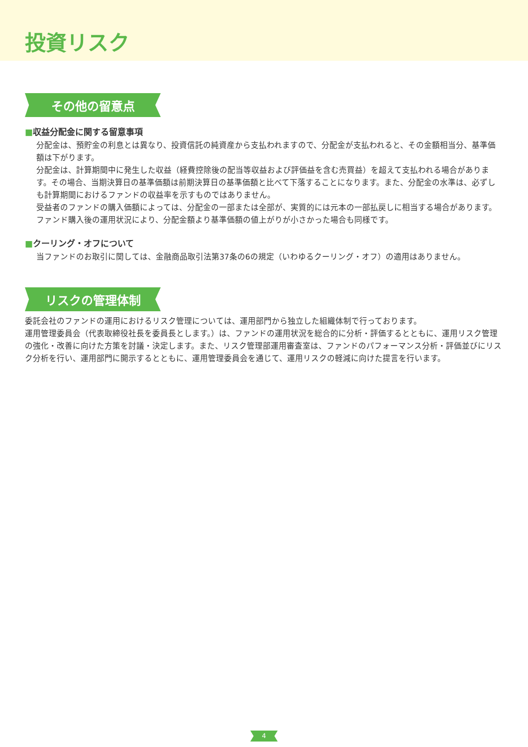投資リスク
その他の留意点
■収益分配金に関する留意事項
分配金は、預貯金の利息とは異なり、投資信託の純資産から支払われますので、分配金が支払われると、その金額相当分、基準価額は下がります。
分配金は、計算期間中に発生した収益（経費控除後の配当等収益および評価益を含む売買益）を超えて支払われる場合があります。その場合、当期決算日の基準価額は前期決算日の基準価額と比べて下落することになります。また、分配金の水準は、必ずしも計算期間におけるファンドの収益率を示すものではありません。
受益者のファンドの購入価額によっては、分配金の一部または全部が、実質的には元本の一部払戻しに相当する場合があります。ファンド購入後の運用状況により、分配金額より基準価額の値上がりが小さかった場合も同様です。
■クーリング・オフについて
当ファンドのお取引に関しては、金融商品取引法第37条の6の規定（いわゆるクーリング・オフ）の適用はありません。
リスクの管理体制
委託会社のファンドの運用におけるリスク管理については、運用部門から独立した組織体制で行っております。
運用管理委員会（代表取締役社長を委員長とします。）は、ファンドの運用状況を総合的に分析・評価するとともに、運用リスク管理の強化・改善に向けた方策を討議・決定します。また、リスク管理部運用審査室は、ファンドのパフォーマンス分析・評価並びにリスク分析を行い、運用部門に開示するとともに、運用管理委員会を通じて、運用リスクの軽減に向けた提言を行います。
4